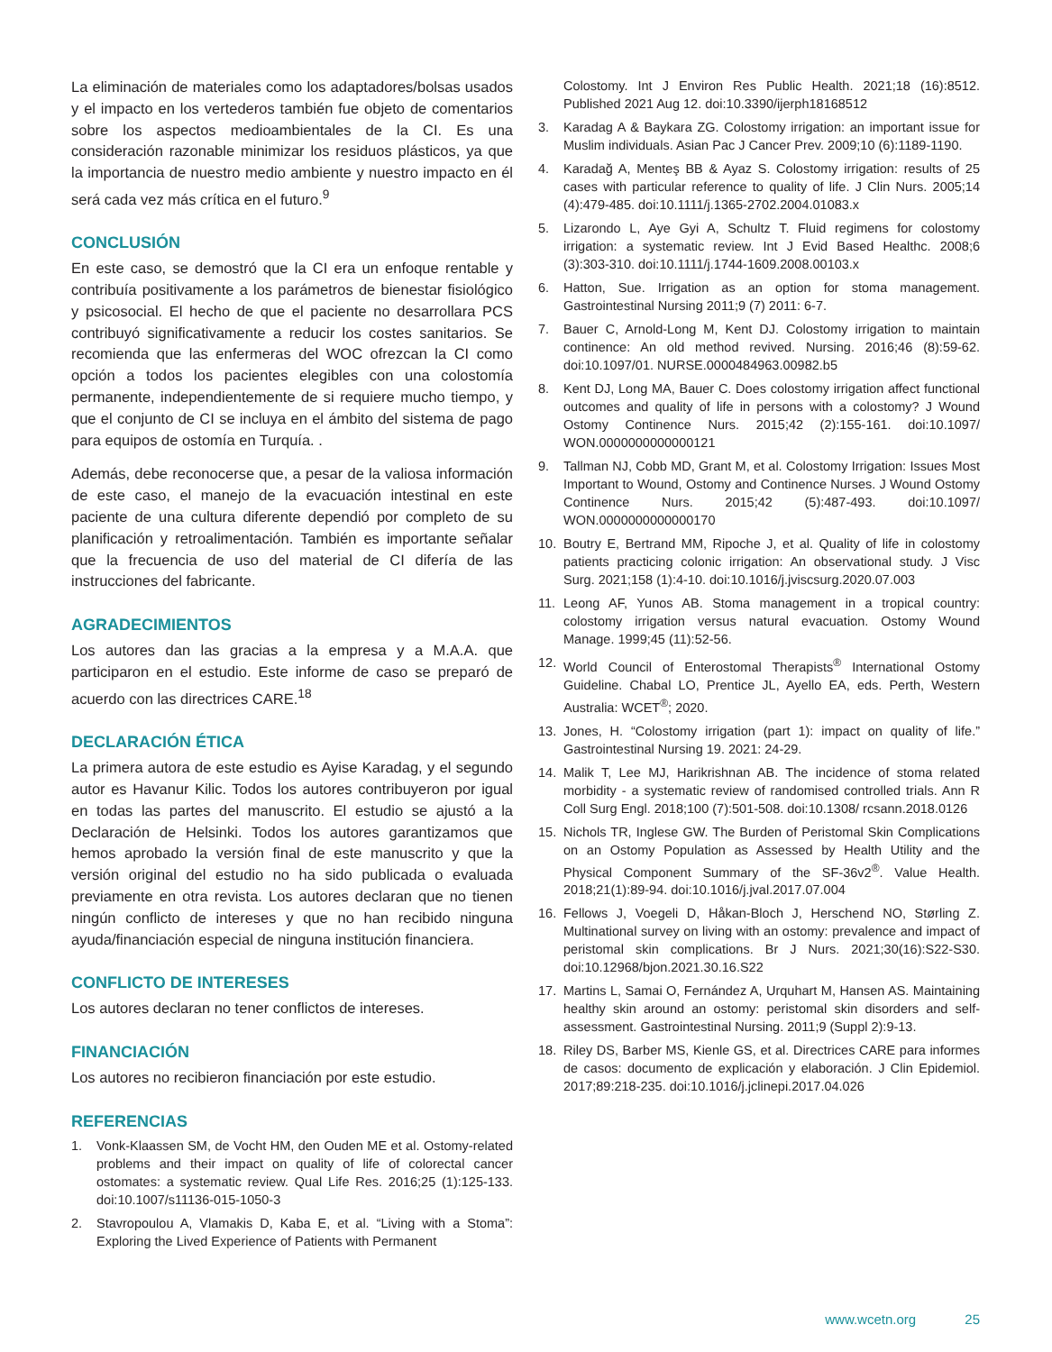La eliminación de materiales como los adaptadores/bolsas usados y el impacto en los vertederos también fue objeto de comentarios sobre los aspectos medioambientales de la CI. Es una consideración razonable minimizar los residuos plásticos, ya que la importancia de nuestro medio ambiente y nuestro impacto en él será cada vez más crítica en el futuro.<sup>9</sup>
CONCLUSIÓN
En este caso, se demostró que la CI era un enfoque rentable y contribuía positivamente a los parámetros de bienestar fisiológico y psicosocial. El hecho de que el paciente no desarrollara PCS contribuyó significativamente a reducir los costes sanitarios. Se recomienda que las enfermeras del WOC ofrezcan la CI como opción a todos los pacientes elegibles con una colostomía permanente, independientemente de si requiere mucho tiempo, y que el conjunto de CI se incluya en el ámbito del sistema de pago para equipos de ostomía en Turquía. .
Además, debe reconocerse que, a pesar de la valiosa información de este caso, el manejo de la evacuación intestinal en este paciente de una cultura diferente dependió por completo de su planificación y retroalimentación. También es importante señalar que la frecuencia de uso del material de CI difería de las instrucciones del fabricante.
AGRADECIMIENTOS
Los autores dan las gracias a la empresa y a M.A.A. que participaron en el estudio. Este informe de caso se preparó de acuerdo con las directrices CARE.<sup>18</sup>
DECLARACIÓN ÉTICA
La primera autora de este estudio es Ayise Karadag, y el segundo autor es Havanur Kilic. Todos los autores contribuyeron por igual en todas las partes del manuscrito. El estudio se ajustó a la Declaración de Helsinki. Todos los autores garantizamos que hemos aprobado la versión final de este manuscrito y que la versión original del estudio no ha sido publicada o evaluada previamente en otra revista. Los autores declaran que no tienen ningún conflicto de intereses y que no han recibido ninguna ayuda/financiación especial de ninguna institución financiera.
CONFLICTO DE INTERESES
Los autores declaran no tener conflictos de intereses.
FINANCIACIÓN
Los autores no recibieron financiación por este estudio.
REFERENCIAS
1. Vonk-Klaassen SM, de Vocht HM, den Ouden ME et al. Ostomy-related problems and their impact on quality of life of colorectal cancer ostomates: a systematic review. Qual Life Res. 2016;25 (1):125-133. doi:10.1007/s11136-015-1050-3
2. Stavropoulou A, Vlamakis D, Kaba E, et al. “Living with a Stoma”: Exploring the Lived Experience of Patients with Permanent
Colostomy. Int J Environ Res Public Health. 2021;18 (16):8512. Published 2021 Aug 12. doi:10.3390/ijerph18168512
3. Karadag A & Baykara ZG. Colostomy irrigation: an important issue for Muslim individuals. Asian Pac J Cancer Prev. 2009;10 (6):1189-1190.
4. Karadağ A, Menteş BB & Ayaz S. Colostomy irrigation: results of 25 cases with particular reference to quality of life. J Clin Nurs. 2005;14 (4):479-485. doi:10.1111/j.1365-2702.2004.01083.x
5. Lizarondo L, Aye Gyi A, Schultz T. Fluid regimens for colostomy irrigation: a systematic review. Int J Evid Based Healthc. 2008;6 (3):303-310. doi:10.1111/j.1744-1609.2008.00103.x
6. Hatton, Sue. Irrigation as an option for stoma management. Gastrointestinal Nursing 2011;9 (7) 2011: 6-7.
7. Bauer C, Arnold-Long M, Kent DJ. Colostomy irrigation to maintain continence: An old method revived. Nursing. 2016;46 (8):59-62. doi:10.1097/01. NURSE.0000484963.00982.b5
8. Kent DJ, Long MA, Bauer C. Does colostomy irrigation affect functional outcomes and quality of life in persons with a colostomy? J Wound Ostomy Continence Nurs. 2015;42 (2):155-161. doi:10.1097/ WON.0000000000000121
9. Tallman NJ, Cobb MD, Grant M, et al. Colostomy Irrigation: Issues Most Important to Wound, Ostomy and Continence Nurses. J Wound Ostomy Continence Nurs. 2015;42 (5):487-493. doi:10.1097/ WON.0000000000000170
10. Boutry E, Bertrand MM, Ripoche J, et al. Quality of life in colostomy patients practicing colonic irrigation: An observational study. J Visc Surg. 2021;158 (1):4-10. doi:10.1016/j.jviscsurg.2020.07.003
11. Leong AF, Yunos AB. Stoma management in a tropical country: colostomy irrigation versus natural evacuation. Ostomy Wound Manage. 1999;45 (11):52-56.
12. World Council of Enterostomal Therapists<sup>®</sup> International Ostomy Guideline. Chabal LO, Prentice JL, Ayello EA, eds. Perth, Western Australia: WCET<sup>®</sup>; 2020.
13. Jones, H. “Colostomy irrigation (part 1): impact on quality of life.” Gastrointestinal Nursing 19. 2021: 24-29.
14. Malik T, Lee MJ, Harikrishnan AB. The incidence of stoma related morbidity - a systematic review of randomised controlled trials. Ann R Coll Surg Engl. 2018;100 (7):501-508. doi:10.1308/ rcsann.2018.0126
15. Nichols TR, Inglese GW. The Burden of Peristomal Skin Complications on an Ostomy Population as Assessed by Health Utility and the Physical Component Summary of the SF-36v2<sup>®</sup>. Value Health. 2018;21(1):89-94. doi:10.1016/j.jval.2017.07.004
16. Fellows J, Voegeli D, Håkan-Bloch J, Herschend NO, Størling Z. Multinational survey on living with an ostomy: prevalence and impact of peristomal skin complications. Br J Nurs. 2021;30(16):S22-S30. doi:10.12968/bjon.2021.30.16.S22
17. Martins L, Samai O, Fernández A, Urquhart M, Hansen AS. Maintaining healthy skin around an ostomy: peristomal skin disorders and self-assessment. Gastrointestinal Nursing. 2011;9 (Suppl 2):9-13.
18. Riley DS, Barber MS, Kienle GS, et al. Directrices CARE para informes de casos: documento de explicación y elaboración. J Clin Epidemiol. 2017;89:218-235. doi:10.1016/j.jclinepi.2017.04.026
www.wcetn.org 25